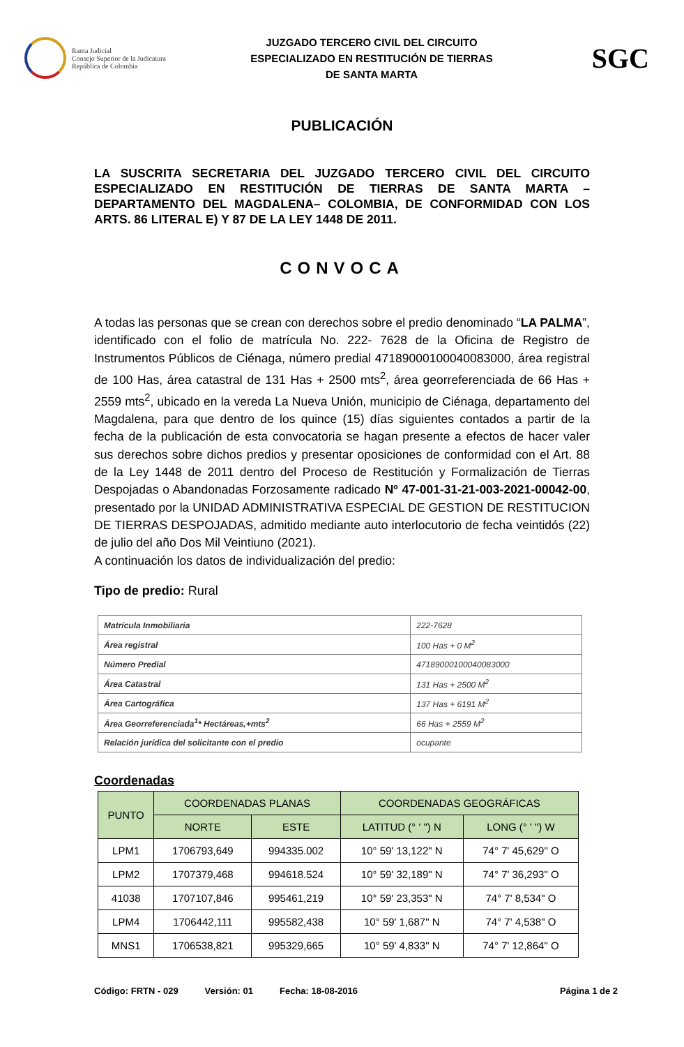Rama Judicial
Consejo Superior de la Judicatura
República de Colombia
JUZGADO TERCERO CIVIL DEL CIRCUITO
ESPECIALIZADO EN RESTITUCIÓN DE TIERRAS
DE SANTA MARTA
SGC
PUBLICACIÓN
LA SUSCRITA SECRETARIA DEL JUZGADO TERCERO CIVIL DEL CIRCUITO ESPECIALIZADO EN RESTITUCIÓN DE TIERRAS DE SANTA MARTA – DEPARTAMENTO DEL MAGDALENA– COLOMBIA, DE CONFORMIDAD CON LOS ARTS. 86 LITERAL E) Y 87 DE LA LEY 1448 DE 2011.
CONVOCA
A todas las personas que se crean con derechos sobre el predio denominado “LA PALMA”, identificado con el folio de matrícula No. 222- 7628 de la Oficina de Registro de Instrumentos Públicos de Ciénaga, número predial 47189000100040083000, área registral de 100 Has, área catastral de 131 Has + 2500 mts<sup>2</sup>, área georreferenciada de 66 Has + 2559 mts<sup>2</sup>, ubicado en la vereda La Nueva Unión, municipio de Ciénaga, departamento del Magdalena, para que dentro de los quince (15) días siguientes contados a partir de la fecha de la publicación de esta convocatoria se hagan presente a efectos de hacer valer sus derechos sobre dichos predios y presentar oposiciones de conformidad con el Art. 88 de la Ley 1448 de 2011 dentro del Proceso de Restitución y Formalización de Tierras Despojadas o Abandonadas Forzosamente radicado Nº 47-001-31-21-003-2021-00042-00, presentado por la UNIDAD ADMINISTRATIVA ESPECIAL DE GESTION DE RESTITUCION DE TIERRAS DESPOJADAS, admitido mediante auto interlocutorio de fecha veintidós (22) de julio del año Dos Mil Veintiuno (2021).
A continuación los datos de individualización del predio:
Tipo de predio: Rural
| Matrícula Inmobiliaria | 222-7628 |
| Área registral | 100 Has + 0 M<sup>2</sup> |
| Número Predial | 47189000100040083000 |
| Área Catastral | 131 Has + 2500 M<sup>2</sup> |
| Área Cartográfica | 137 Has + 6191 M<sup>2</sup> |
| Área Georreferenciada<sup>1</sup>* Hectáreas,+mts<sup>2</sup> | 66 Has + 2559 M<sup>2</sup> |
| Relación jurídica del solicitante con el predio | ocupante |
Coordenadas
| PUNTO | COORDENADAS PLANAS | | COORDENADAS GEOGRÁFICAS | |
| --- | --- | --- | --- | --- |
| | NORTE | ESTE | LATITUD (° ' ") N | LONG (° ' ") W |
| LPM1 | 1706793,649 | 994335.002 | 10° 59' 13,122" N | 74° 7' 45,629" O |
| LPM2 | 1707379,468 | 994618.524 | 10° 59' 32,189" N | 74° 7' 36,293" O |
| 41038 | 1707107,846 | 995461,219 | 10° 59' 23,353" N | 74° 7' 8,534" O |
| LPM4 | 1706442,111 | 995582,438 | 10° 59' 1,687" N | 74° 7' 4,538" O |
| MNS1 | 1706538,821 | 995329,665 | 10° 59' 4,833" N | 74° 7' 12,864" O |
Código: FRTN - 029 Versión: 01 Fecha: 18-08-2016 Página 1 de 2